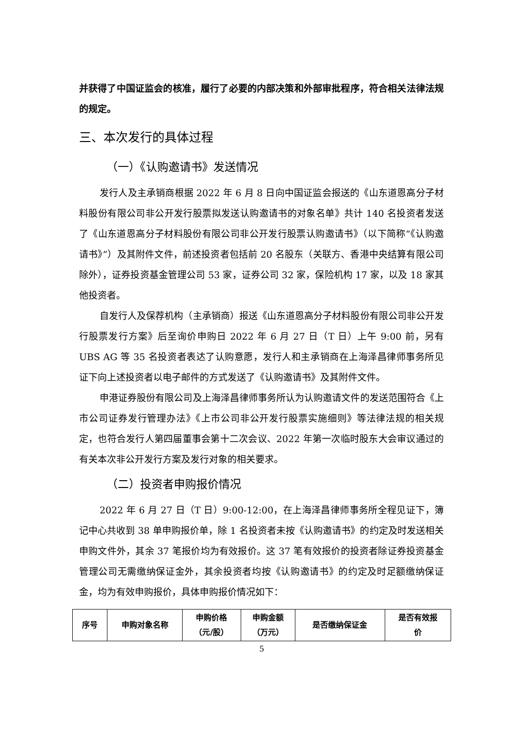并获得了中国证监会的核准，履行了必要的内部决策和外部审批程序，符合相关法律法规的规定。
三、本次发行的具体过程
（一）《认购邀请书》发送情况
发行人及主承销商根据 2022 年 6 月 8 日向中国证监会报送的《山东道恩高分子材料股份有限公司非公开发行股票拟发送认购邀请书的对象名单》共计 140 名投资者发送了《山东道恩高分子材料股份有限公司非公开发行股票认购邀请书》（以下简称“《认购邀请书》”）及其附件文件，前述投资者包括前 20 名股东（关联方、香港中央结算有限公司除外），证券投资基金管理公司 53 家，证券公司 32 家，保险机构 17 家，以及 18 家其他投资者。
自发行人及保荐机构（主承销商）报送《山东道恩高分子材料股份有限公司非公开发行股票发行方案》后至询价申购日 2022 年 6 月 27 日（T 日）上午 9:00 前，另有 UBS AG 等 35 名投资者表达了认购意愿，发行人和主承销商在上海泽昌律师事务所见证下向上述投资者以电子邮件的方式发送了《认购邀请书》及其附件文件。
申港证券股份有限公司及上海泽昌律师事务所认为认购邀请文件的发送范围符合《上市公司证券发行管理办法》《上市公司非公开发行股票实施细则》等法律法规的相关规定，也符合发行人第四届董事会第十二次会议、2022 年第一次临时股东大会审议通过的有关本次非公开发行方案及发行对象的相关要求。
（二）投资者申购报价情况
2022 年 6 月 27 日（T 日）9:00-12:00，在上海泽昌律师事务所全程见证下，簿记中心共收到 38 单申购报价单，除 1 名投资者未按《认购邀请书》的约定及时发送相关申购文件外，其余 37 笔报价均为有效报价。这 37 笔有效报价的投资者除证券投资基金管理公司无需缴纳保证金外，其余投资者均按《认购邀请书》的约定及时足额缴纳保证金，均为有效申购报价，具体申购报价情况如下：
| 序号 | 申购对象名称 | 申购价格 （元/股） | 申购金额 （万元） | 是否缴纳保证金 | 是否有效报 价 |
5